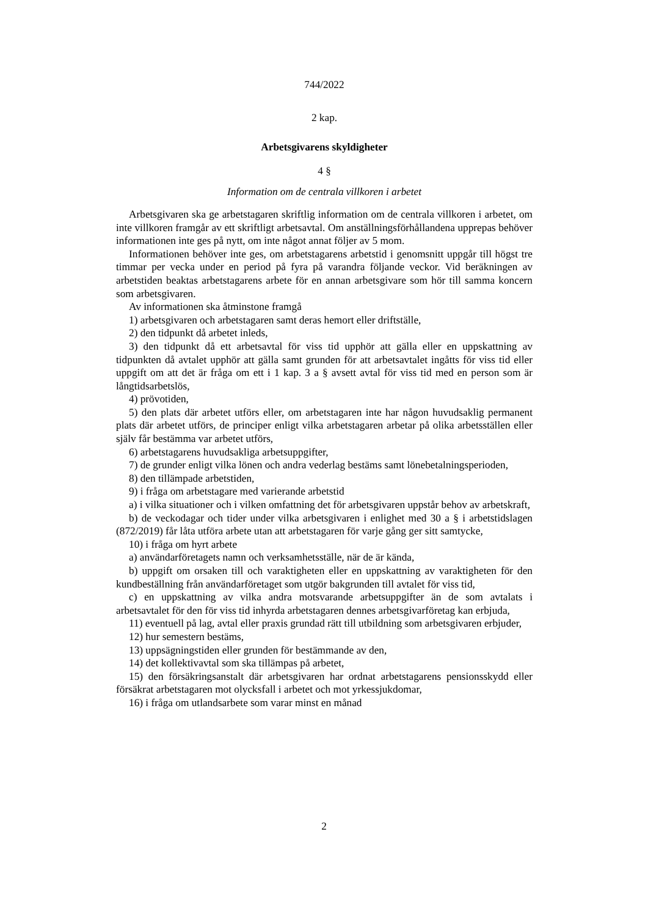744/2022
2 kap.
Arbetsgivarens skyldigheter
4 §
Information om de centrala villkoren i arbetet
Arbetsgivaren ska ge arbetstagaren skriftlig information om de centrala villkoren i arbetet, om inte villkoren framgår av ett skriftligt arbetsavtal. Om anställningsförhållandena upprepas behöver informationen inte ges på nytt, om inte något annat följer av 5 mom.
Informationen behöver inte ges, om arbetstagarens arbetstid i genomsnitt uppgår till högst tre timmar per vecka under en period på fyra på varandra följande veckor. Vid beräkningen av arbetstiden beaktas arbetstagarens arbete för en annan arbetsgivare som hör till samma koncern som arbetsgivaren.
Av informationen ska åtminstone framgå
1) arbetsgivaren och arbetstagaren samt deras hemort eller driftställe,
2) den tidpunkt då arbetet inleds,
3) den tidpunkt då ett arbetsavtal för viss tid upphör att gälla eller en uppskattning av tidpunkten då avtalet upphör att gälla samt grunden för att arbetsavtalet ingåtts för viss tid eller uppgift om att det är fråga om ett i 1 kap. 3 a § avsett avtal för viss tid med en person som är långtidsarbetslös,
4) prövotiden,
5) den plats där arbetet utförs eller, om arbetstagaren inte har någon huvudsaklig permanent plats där arbetet utförs, de principer enligt vilka arbetstagaren arbetar på olika arbetsställen eller själv får bestämma var arbetet utförs,
6) arbetstagarens huvudsakliga arbetsuppgifter,
7) de grunder enligt vilka lönen och andra vederlag bestäms samt lönebetalningsperioden,
8) den tillämpade arbetstiden,
9) i fråga om arbetstagare med varierande arbetstid
a) i vilka situationer och i vilken omfattning det för arbetsgivaren uppstår behov av arbetskraft,
b) de veckodagar och tider under vilka arbetsgivaren i enlighet med 30 a § i arbetstidslagen (872/2019) får låta utföra arbete utan att arbetstagaren för varje gång ger sitt samtycke,
10) i fråga om hyrt arbete
a) användarföretagets namn och verksamhetsställe, när de är kända,
b) uppgift om orsaken till och varaktigheten eller en uppskattning av varaktigheten för den kundbeställning från användarföretaget som utgör bakgrunden till avtalet för viss tid,
c) en uppskattning av vilka andra motsvarande arbetsuppgifter än de som avtalats i arbetsavtalet för den för viss tid inhyrda arbetstagaren dennes arbetsgivarföretag kan erbjuda,
11) eventuell på lag, avtal eller praxis grundad rätt till utbildning som arbetsgivaren erbjuder,
12) hur semestern bestäms,
13) uppsägningstiden eller grunden för bestämmande av den,
14) det kollektivavtal som ska tillämpas på arbetet,
15) den försäkringsanstalt där arbetsgivaren har ordnat arbetstagarens pensionsskydd eller försäkrat arbetstagaren mot olycksfall i arbetet och mot yrkessjukdomar,
16) i fråga om utlandsarbete som varar minst en månad
2